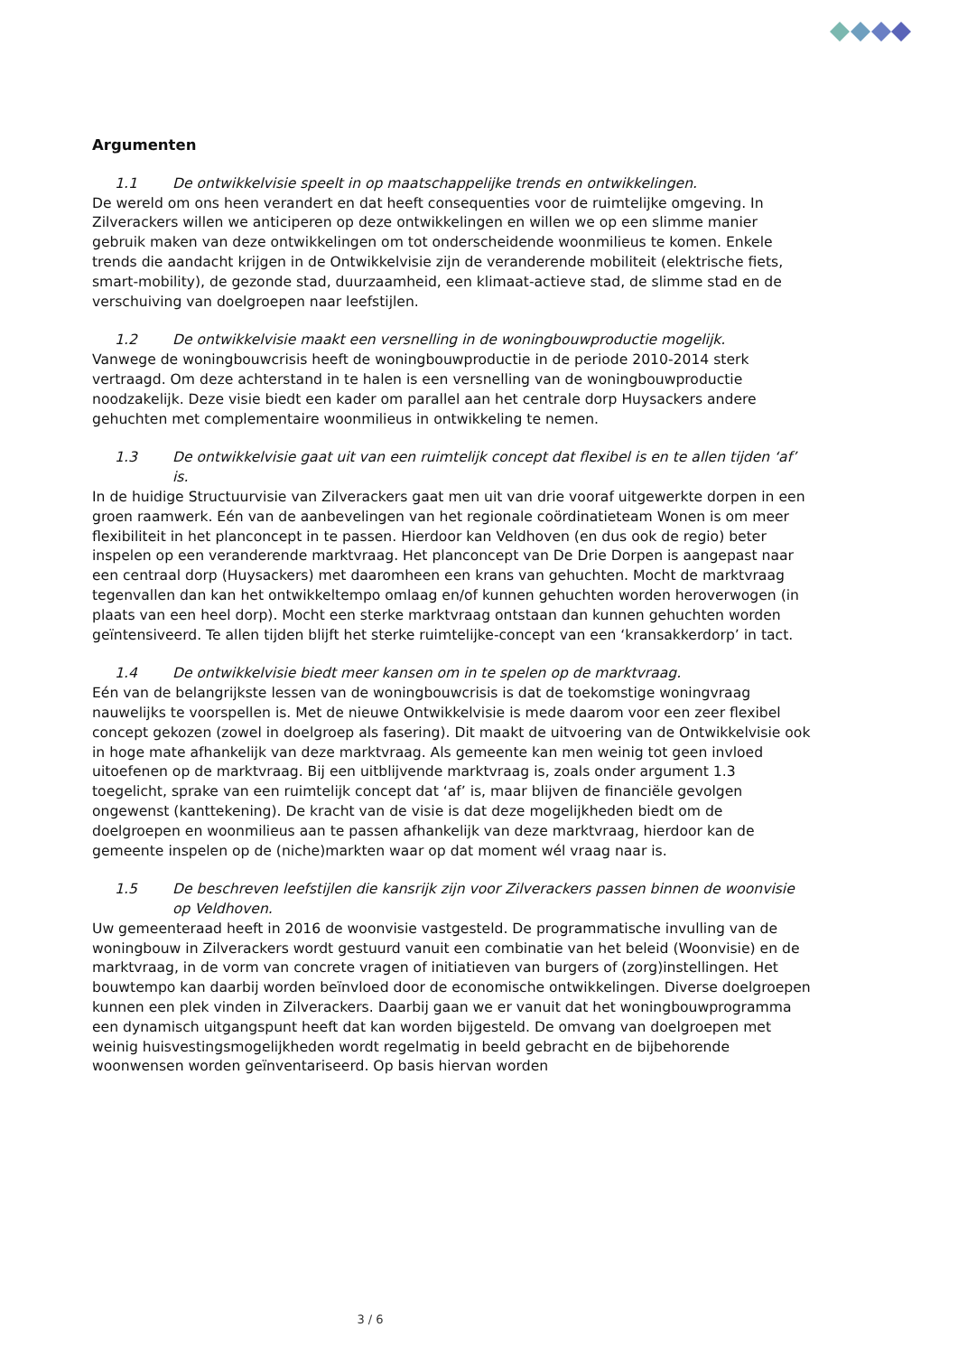Argumenten
1.1 De ontwikkelvisie speelt in op maatschappelijke trends en ontwikkelingen.
De wereld om ons heen verandert en dat heeft consequenties voor de ruimtelijke omgeving. In Zilverackers willen we anticiperen op deze ontwikkelingen en willen we op een slimme manier gebruik maken van deze ontwikkelingen om tot onderscheidende woonmilieus te komen. Enkele trends die aandacht krijgen in de Ontwikkelvisie zijn de veranderende mobiliteit (elektrische fiets, smart-mobility), de gezonde stad, duurzaamheid, een klimaat-actieve stad, de slimme stad en de verschuiving van doelgroepen naar leefstijlen.
1.2 De ontwikkelvisie maakt een versnelling in de woningbouwproductie mogelijk.
Vanwege de woningbouwcrisis heeft de woningbouwproductie in de periode 2010-2014 sterk vertraagd. Om deze achterstand in te halen is een versnelling van de woningbouwproductie noodzakelijk. Deze visie biedt een kader om parallel aan het centrale dorp Huysackers andere gehuchten met complementaire woonmilieus in ontwikkeling te nemen.
1.3 De ontwikkelvisie gaat uit van een ruimtelijk concept dat flexibel is en te allen tijden ‘af’ is.
In de huidige Structuurvisie van Zilverackers gaat men uit van drie vooraf uitgewerkte dorpen in een groen raamwerk. Eén van de aanbevelingen van het regionale coördinatieteam Wonen is om meer flexibiliteit in het planconcept in te passen. Hierdoor kan Veldhoven (en dus ook de regio) beter inspelen op een veranderende marktvraag. Het planconcept van De Drie Dorpen is aangepast naar een centraal dorp (Huysackers) met daaromheen een krans van gehuchten. Mocht de marktvraag tegenvallen dan kan het ontwikkeltempo omlaag en/of kunnen gehuchten worden heroverwogen (in plaats van een heel dorp). Mocht een sterke marktvraag ontstaan dan kunnen gehuchten worden geïntensiveerd. Te allen tijden blijft het sterke ruimtelijke-concept van een ‘kransakkerdorp’ in tact.
1.4 De ontwikkelvisie biedt meer kansen om in te spelen op de marktvraag.
Eén van de belangrijkste lessen van de woningbouwcrisis is dat de toekomstige woningvraag nauwelijks te voorspellen is. Met de nieuwe Ontwikkelvisie is mede daarom voor een zeer flexibel concept gekozen (zowel in doelgroep als fasering). Dit maakt de uitvoering van de Ontwikkelvisie ook in hoge mate afhankelijk van deze marktvraag. Als gemeente kan men weinig tot geen invloed uitoefenen op de marktvraag. Bij een uitblijvende marktvraag is, zoals onder argument 1.3 toegelicht, sprake van een ruimtelijk concept dat ‘af’ is, maar blijven de financiële gevolgen ongewenst (kanttekening). De kracht van de visie is dat deze mogelijkheden biedt om de doelgroepen en woonmilieus aan te passen afhankelijk van deze marktvraag, hierdoor kan de gemeente inspelen op de (niche)markten waar op dat moment wél vraag naar is.
1.5 De beschreven leefstijlen die kansrijk zijn voor Zilverackers passen binnen de woonvisie op Veldhoven.
Uw gemeenteraad heeft in 2016 de woonvisie vastgesteld. De programmatische invulling van de woningbouw in Zilverackers wordt gestuurd vanuit een combinatie van het beleid (Woonvisie) en de marktvraag, in de vorm van concrete vragen of initiatieven van burgers of (zorg)instellingen. Het bouwtempo kan daarbij worden beïnvloed door de economische ontwikkelingen. Diverse doelgroepen kunnen een plek vinden in Zilverackers. Daarbij gaan we er vanuit dat het woningbouwprogramma een dynamisch uitgangspunt heeft dat kan worden bijgesteld. De omvang van doelgroepen met weinig huisvestingsmogelijkheden wordt regelmatig in beeld gebracht en de bijbehorende woonwensen worden geïnventariseerd. Op basis hiervan worden
3 / 6